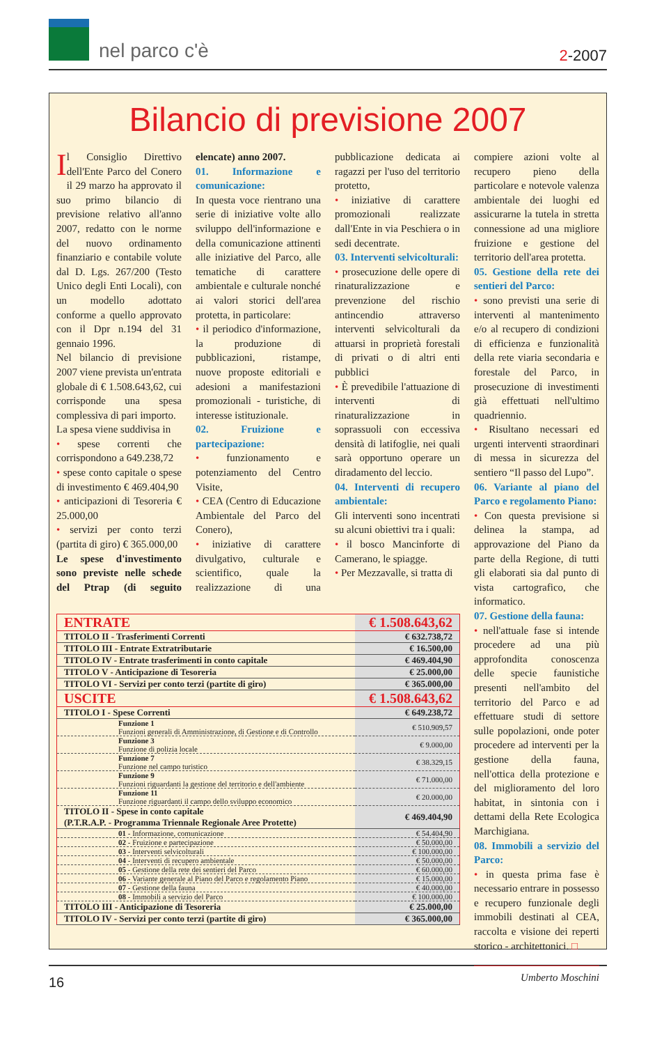nel parco c'è
2-2007
Bilancio di previsione 2007
Il Consiglio Direttivo dell'Ente Parco del Conero il 29 marzo ha approvato il suo primo bilancio di previsione relativo all'anno 2007, redatto con le norme del nuovo ordinamento finanziario e contabile volute dal D. Lgs. 267/200 (Testo Unico degli Enti Locali), con un modello adottato conforme a quello approvato con il Dpr n.194 del 31 gennaio 1996.
Nel bilancio di previsione 2007 viene prevista un'entrata globale di € 1.508.643,62, cui corrisponde una spesa complessiva di pari importo.
La spesa viene suddivisa in
• spese correnti che corrispondono a 649.238,72
• spese conto capitale o spese di investimento € 469.404,90
• anticipazioni di Tesoreria € 25.000,00
• servizi per conto terzi (partita di giro) € 365.000,00
Le spese d'investimento sono previste nelle schede del Ptrap (di seguito elencate) anno 2007.
01. Informazione e comunicazione:
In questa voce rientrano una serie di iniziative volte allo sviluppo dell'informazione e della comunicazione attinenti alle iniziative del Parco, alle tematiche di carattere ambientale e culturale nonché ai valori storici dell'area protetta, in particolare:
• il periodico d'informazione, la produzione di pubblicazioni, ristampe, nuove proposte editoriali e adesioni a manifestazioni promozionali - turistiche, di interesse istituzionale.
02. Fruizione e partecipazione:
• funzionamento e potenziamento del Centro Visite,
• CEA (Centro di Educazione Ambientale del Parco del Conero),
• iniziative di carattere divulgativo, culturale e scientifico, quale la realizzazione di una pubblicazione dedicata ai ragazzi per l'uso del territorio protetto,
• iniziative di carattere promozionali realizzate dall'Ente in via Peschiera o in sedi decentrate.
03. Interventi selvicolturali:
• prosecuzione delle opere di rinaturalizzazione e prevenzione del rischio antincendio attraverso interventi selvicolturali da attuarsi in proprietà forestali di privati o di altri enti pubblici
• È prevedibile l'attuazione di interventi di rinaturalizzazione in soprassuoli con eccessiva densità di latifoglie, nei quali sarà opportuno operare un diradamento del leccio.
04. Interventi di recupero ambientale:
Gli interventi sono incentrati su alcuni obiettivi tra i quali:
• il bosco Mancinforte di Camerano, le spiagge.
• Per Mezzavalle, si tratta di
| ENTRATE | € 1.508.643,62 |
| TITOLO II - Trasferimenti Correnti | € 632.738,72 |
| TITOLO III - Entrate Extratributarie | € 16.500,00 |
| TITOLO IV - Entrate trasferimenti in conto capitale | € 469.404,90 |
| TITOLO V - Anticipazione di Tesoreria | € 25.000,00 |
| TITOLO VI - Servizi per conto terzi (partite di giro) | € 365.000,00 |
| USCITE | € 1.508.643,62 |
| TITOLO I - Spese Correnti | € 649.238,72 |
| Funzione 1 Funzioni generali di Amministrazione, di Gestione e di Controllo | € 510.909,57 |
| Funzione 3 Funzione di polizia locale | € 9.000,00 |
| Funzione 7 Funzione nel campo turistico | € 38.329,15 |
| Funzione 9 Funzioni riguardanti la gestione del territorio e dell'ambiente | € 71.000,00 |
| Funzione 11 Funzione riguardanti il campo dello sviluppo economico | € 20.000,00 |
| TITOLO II - Spese in conto capitale (P.T.R.A.P. - Programma Triennale Regionale Aree Protette) | € 469.404,90 |
| 01 - Informazione, comunicazione | € 54.404,90 |
| 02 - Fruizione e partecipazione | € 50.000,00 |
| 03 - Interventi selvicolturali | € 100.000,00 |
| 04 - Interventi di recupero ambientale | € 50.000,00 |
| 05 - Gestione della rete dei sentieri del Parco | € 60.000,00 |
| 06 - Variante generale al Piano del Parco e regolamento Piano | € 15.000,00 |
| 07 - Gestione della fauna | € 40.000,00 |
| 08 - Immobili a servizio del Parco | € 100.000,00 |
| TITOLO III - Anticipazione di Tesoreria | € 25.000,00 |
| TITOLO IV - Servizi per conto terzi (partite di giro) | € 365.000,00 |
compiere azioni volte al recupero pieno della particolare e notevole valenza ambientale dei luoghi ed assicurarne la tutela in stretta connessione ad una migliore fruizione e gestione del territorio dell'area protetta.
05. Gestione della rete dei sentieri del Parco:
• sono previsti una serie di interventi al mantenimento e/o al recupero di condizioni di efficienza e funzionalità della rete viaria secondaria e forestale del Parco, in prosecuzione di investimenti già effettuati nell'ultimo quadriennio.
• Risultano necessari ed urgenti interventi straordinari di messa in sicurezza del sentiero “Il passo del Lupo”.
06. Variante al piano del Parco e regolamento Piano:
• Con questa previsione si delinea la stampa, ad approvazione del Piano da parte della Regione, di tutti gli elaborati sia dal punto di vista cartografico, che informatico.
07. Gestione della fauna:
• nell'attuale fase si intende procedere ad una più approfondita conoscenza delle specie faunistiche presenti nell'ambito del territorio del Parco e ad effettuare studi di settore sulle popolazioni, onde poter procedere ad interventi per la gestione della fauna, nell'ottica della protezione e del miglioramento del loro habitat, in sintonia con i dettami della Rete Ecologica Marchigiana.
08. Immobili a servizio del Parco:
• in questa prima fase è necessario entrare in possesso e recupero funzionale degli immobili destinati al CEA, raccolta e visione dei reperti storico - architettonici. □
Umberto Moschini
16